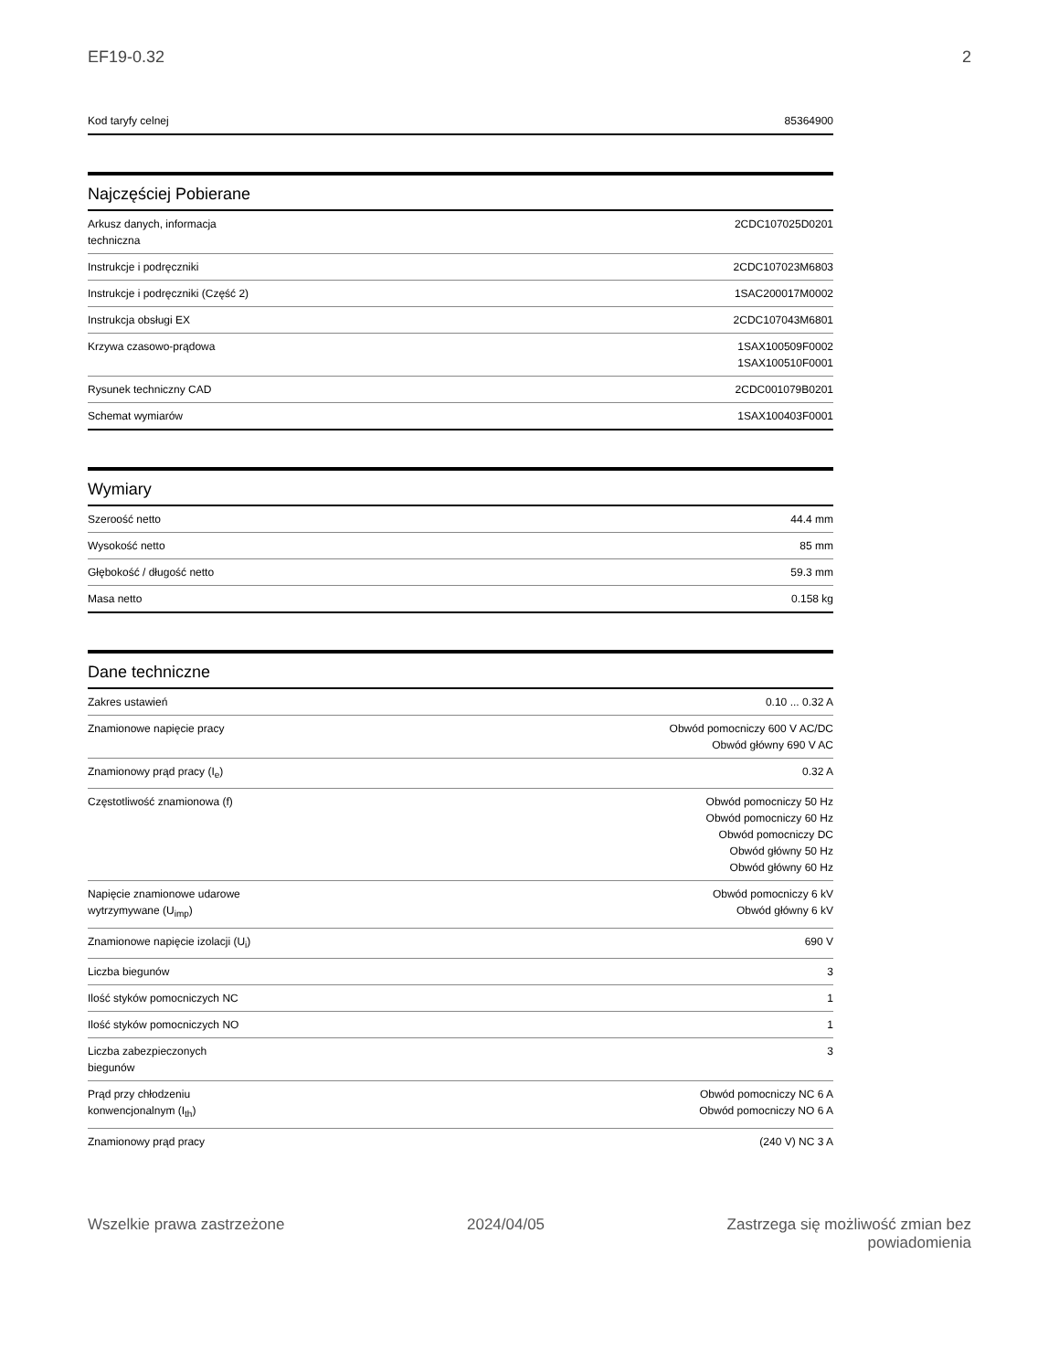EF19-0.32 2
| Kod taryfy celnej | 85364900 |
Najczęściej Pobierane
| Arkusz danych, informacja techniczna | 2CDC107025D0201 |
| Instrukcje i podręczniki | 2CDC107023M6803 |
| Instrukcje i podręczniki (Część 2) | 1SAC200017M0002 |
| Instrukcja obsługi EX | 2CDC107043M6801 |
| Krzywa czasowo-prądowa | 1SAX100509F0002 1SAX100510F0001 |
| Rysunek techniczny CAD | 2CDC001079B0201 |
| Schemat wymiarów | 1SAX100403F0001 |
Wymiary
| Szeroość netto | 44.4 mm |
| Wysokość netto | 85 mm |
| Głębokość / długość netto | 59.3 mm |
| Masa netto | 0.158 kg |
Dane techniczne
| Zakres ustawień | 0.10 ... 0.32 A |
| Znamionowe napięcie pracy | Obwód pomocniczy 600 V AC/DC Obwód główny 690 V AC |
| Znamionowy prąd pracy (I<sub>e</sub>) | 0.32 A |
| Częstotliwość znamionowa (f) | Obwód pomocniczy 50 Hz Obwód pomocniczy 60 Hz Obwód pomocniczy DC Obwód główny 50 Hz Obwód główny 60 Hz |
| Napięcie znamionowe udarowe wytrzymywane (U<sub>imp</sub>) | Obwód pomocniczy 6 kV Obwód główny 6 kV |
| Znamionowe napięcie izolacji (U<sub>i</sub>) | 690 V |
| Liczba biegunów | 3 |
| Ilość styków pomocniczych NC | 1 |
| Ilość styków pomocniczych NO | 1 |
| Liczba zabezpieczonych biegunów | 3 |
| Prąd przy chłodzeniu konwencjonalnym (I<sub>th</sub>) | Obwód pomocniczy NC 6 A Obwód pomocniczy NO 6 A |
| Znamionowy prąd pracy | (240 V) NC 3 A |
Wszelkie prawa zastrzeżone 2024/04/05 Zastrzega się możliwość zmian bez
powiadomienia